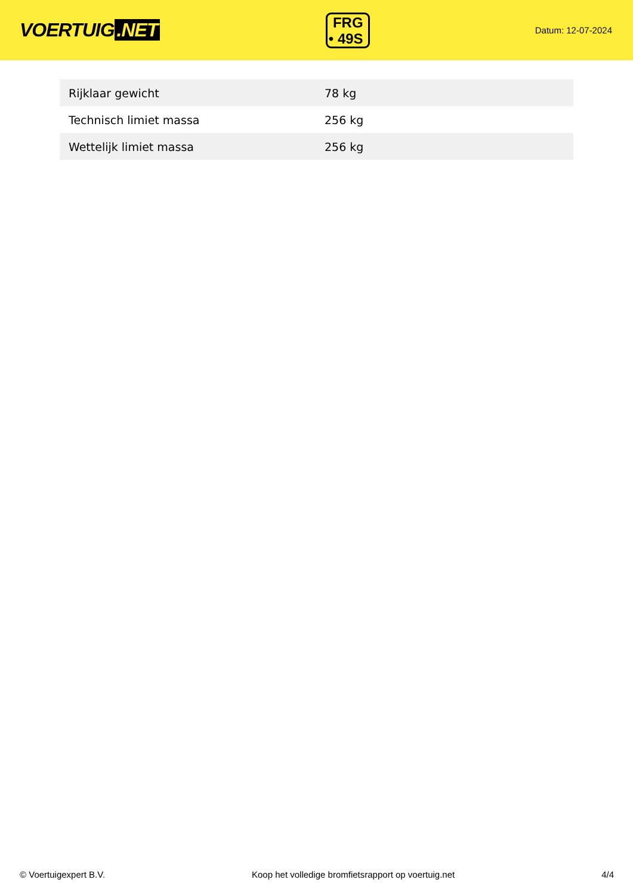VOERTUIG.NET
FRG
• 49S
Datum: 12-07-2024
| Rijklaar gewicht | 78 kg |
| Technisch limiet massa | 256 kg |
| Wettelijk limiet massa | 256 kg |
© Voertuigexpert B.V. Koop het volledige bromfietsrapport op voertuig.net 4/4